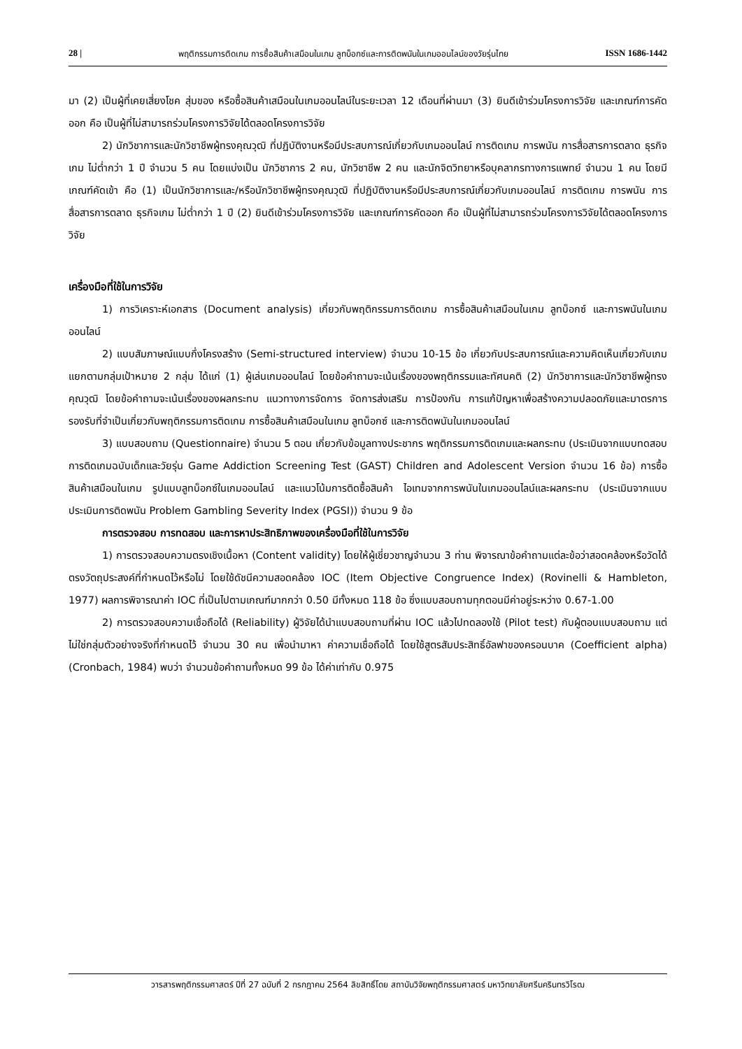28 | พฤติกรรมการติดเกม การซื้อสินค้าเสมือนในเกม ลูทบ็อกซ์และการติดพนันในเกมออนไลน์ของวัยรุ่นไทย ISSN 1686-1442
มา (2) เป็นผู้ที่เคยเสี่ยงโชค สุ่มของ หรือซื้อสินค้าเสมือนในเกมออนไลน์ในระยะเวลา 12 เดือนที่ผ่านมา (3) ยินดีเข้าร่วมโครงการวิจัย และเกณฑ์การคัดออก คือ เป็นผู้ที่ไม่สามารถร่วมโครงการวิจัยได้ตลอดโครงการวิจัย
2) นักวิชาการและนักวิชาชีพผู้ทรงคุณวุฒิ ที่ปฏิบัติงานหรือมีประสบการณ์เกี่ยวกับเกมออนไลน์ การติดเกม การพนัน การสื่อสารการตลาด ธุรกิจเกม ไม่ต่ำกว่า 1 ปี จำนวน 5 คน โดยแบ่งเป็น นักวิชาการ 2 คน, นักวิชาชีพ 2 คน และนักจิตวิทยาหรือบุคลากรทางการแพทย์ จำนวน 1 คน โดยมีเกณฑ์คัดเข้า คือ (1) เป็นนักวิชาการและ/หรือนักวิชาชีพผู้ทรงคุณวุฒิ ที่ปฏิบัติงานหรือมีประสบการณ์เกี่ยวกับเกมออนไลน์ การติดเกม การพนัน การสื่อสารการตลาด ธุรกิจเกม ไม่ต่ำกว่า 1 ปี (2) ยินดีเข้าร่วมโครงการวิจัย และเกณฑ์การคัดออก คือ เป็นผู้ที่ไม่สามารถร่วมโครงการวิจัยได้ตลอดโครงการวิจัย
เครื่องมือที่ใช้ในการวิจัย
1) การวิเคราะห์เอกสาร (Document analysis) เกี่ยวกับพฤติกรรมการติดเกม การซื้อสินค้าเสมือนในเกม ลูทบ็อกซ์ และการพนันในเกมออนไลน์
2) แบบสัมภาษณ์แบบกึ่งโครงสร้าง (Semi-structured interview) จำนวน 10-15 ข้อ เกี่ยวกับประสบการณ์และความคิดเห็นเกี่ยวกับเกม แยกตามกลุ่มเป้าหมาย 2 กลุ่ม ได้แก่ (1) ผู้เล่นเกมออนไลน์ โดยข้อคำถามจะเน้นเรื่องของพฤติกรรมและทัศนคติ (2) นักวิชาการและนักวิชาชีพผู้ทรงคุณวุฒิ โดยข้อคำถามจะเน้นเรื่องของผลกระทบ แนวทางการจัดการ จัดการส่งเสริม การป้องกัน การแก้ปัญหาเพื่อสร้างความปลอดภัยและมาตรการรองรับที่จำเป็นเกี่ยวกับพฤติกรรมการติดเกม การซื้อสินค้าเสมือนในเกม ลูทบ็อกซ์ และการติดพนันในเกมออนไลน์
3) แบบสอบถาม (Questionnaire) จำนวน 5 ตอน เกี่ยวกับข้อมูลทางประชากร พฤติกรรมการติดเกมและผลกระทบ (ประเมินจากแบบทดสอบการติดเกมฉบับเด็กและวัยรุ่น Game Addiction Screening Test (GAST) Children and Adolescent Version จำนวน 16 ข้อ) การซื้อสินค้าเสมือนในเกม รูปแบบลูทบ็อกซ์ในเกมออนไลน์ และแนวโน้มการติดซื้อสินค้า ไอเทมจากการพนันในเกมออนไลน์และผลกระทบ (ประเมินจากแบบประเมินการติดพนัน Problem Gambling Severity Index (PGSI)) จำนวน 9 ข้อ
การตรวจสอบ การทดสอบ และการหาประสิทธิภาพของเครื่องมือที่ใช้ในการวิจัย
1) การตรวจสอบความตรงเชิงเนื้อหา (Content validity) โดยให้ผู้เชี่ยวชาญจำนวน 3 ท่าน พิจารณาข้อคำถามแต่ละข้อว่าสอดคล้องหรือวัดได้ตรงวัตถุประสงค์ที่กำหนดไว้หรือไม่ โดยใช้ดัชนีความสอดคล้อง IOC (Item Objective Congruence Index) (Rovinelli & Hambleton, 1977) ผลการพิจารณาค่า IOC ที่เป็นไปตามเกณฑ์มากกว่า 0.50 มีทั้งหมด 118 ข้อ ซึ่งแบบสอบถามทุกตอนมีค่าอยู่ระหว่าง 0.67-1.00
2) การตรวจสอบความเชื่อถือได้ (Reliability) ผู้วิจัยได้นำแบบสอบถามที่ผ่าน IOC แล้วไปทดลองใช้ (Pilot test) กับผู้ตอบแบบสอบถาม แต่ไม่ใช่กลุ่มตัวอย่างจริงที่กำหนดไว้ จำนวน 30 คน เพื่อนำมาหา ค่าความเชื่อถือได้ โดยใช้สูตรสัมประสิทธิ์อัลฟาของครอนบาค (Coefficient alpha) (Cronbach, 1984) พบว่า จำนวนข้อคำถามทั้งหมด 99 ข้อ ได้ค่าเท่ากับ 0.975
วารสารพฤติกรรมศาสตร์ ปีที่ 27 ฉบับที่ 2 กรกฎาคม 2564 ลิขสิทธิ์โดย สถาบันวิจัยพฤติกรรมศาสตร์ มหาวิทยาลัยศรีนครินทรวิโรฒ